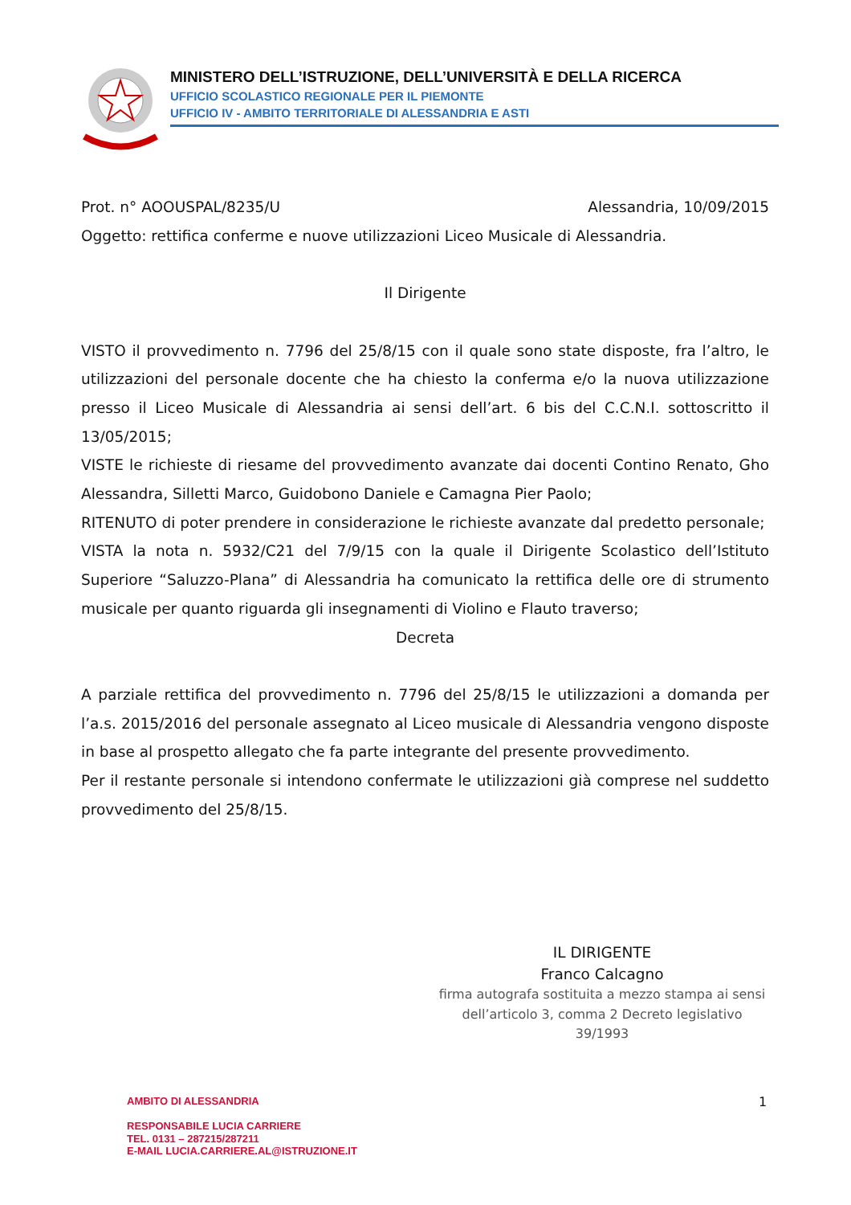MINISTERO DELL’ISTRUZIONE, DELL’UNIVERSITÀ E DELLA RICERCA
UFFICIO SCOLASTICO REGIONALE PER IL PIEMONTE
UFFICIO IV - AMBITO TERRITORIALE DI ALESSANDRIA E ASTI
Prot. n° AOOUSPAL/8235/U Alessandria, 10/09/2015
Oggetto: rettifica conferme e nuove utilizzazioni Liceo Musicale di Alessandria.
Il Dirigente
VISTO il provvedimento n. 7796 del 25/8/15 con il quale sono state disposte, fra l’altro, le utilizzazioni del personale docente che ha chiesto la conferma e/o la nuova utilizzazione presso il Liceo Musicale di Alessandria ai sensi dell’art. 6 bis del C.C.N.I. sottoscritto il 13/05/2015;
VISTE le richieste di riesame del provvedimento avanzate dai docenti Contino Renato, Gho Alessandra, Silletti Marco, Guidobono Daniele e Camagna Pier Paolo;
RITENUTO di poter prendere in considerazione le richieste avanzate dal predetto personale;
VISTA la nota n. 5932/C21 del 7/9/15 con la quale il Dirigente Scolastico dell’Istituto Superiore “Saluzzo-Plana” di Alessandria ha comunicato la rettifica delle ore di strumento musicale per quanto riguarda gli insegnamenti di Violino e Flauto traverso;
Decreta
A parziale rettifica del provvedimento n. 7796 del 25/8/15 le utilizzazioni a domanda per l’a.s. 2015/2016 del personale assegnato al Liceo musicale di Alessandria vengono disposte in base al prospetto allegato che fa parte integrante del presente provvedimento.
Per il restante personale si intendono confermate le utilizzazioni già comprese nel suddetto provvedimento del 25/8/15.
IL DIRIGENTE
Franco Calcagno
firma autografa sostituita a mezzo stampa ai sensi dell’articolo 3, comma 2 Decreto legislativo 39/1993
AMBITO DI ALESSANDRIA
RESPONSABILE LUCIA CARRIERE
TEL. 0131 – 287215/287211
E-MAIL LUCIA.CARRIERE.AL@ISTRUZIONE.IT
1